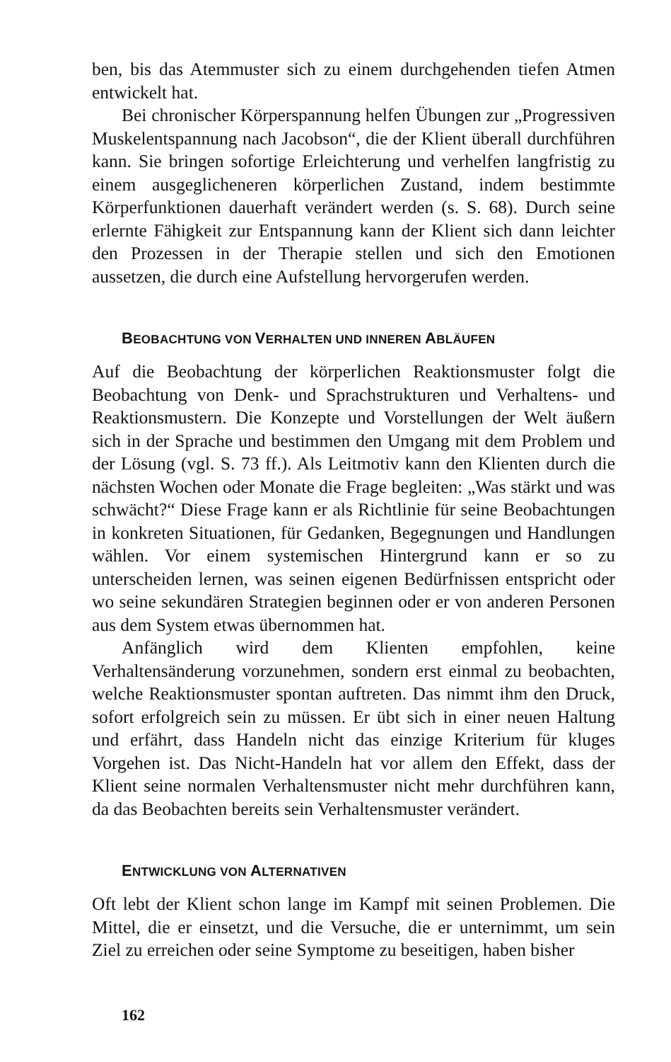ben, bis das Atemmuster sich zu einem durchgehenden tiefen Atmen entwickelt hat.
Bei chronischer Körperspannung helfen Übungen zur „Progressiven Muskelentspannung nach Jacobson“, die der Klient überall durchführen kann. Sie bringen sofortige Erleichterung und verhelfen langfristig zu einem ausgeglicheneren körperlichen Zustand, indem bestimmte Körperfunktionen dauerhaft verändert werden (s. S. 68). Durch seine erlernte Fähigkeit zur Entspannung kann der Klient sich dann leichter den Prozessen in der Therapie stellen und sich den Emotionen aussetzen, die durch eine Aufstellung hervorgerufen werden.
BEOBACHTUNG VON VERHALTEN UND INNEREN ABLÄUFEN
Auf die Beobachtung der körperlichen Reaktionsmuster folgt die Beobachtung von Denk- und Sprachstrukturen und Verhaltens- und Reaktionsmustern. Die Konzepte und Vorstellungen der Welt äußern sich in der Sprache und bestimmen den Umgang mit dem Problem und der Lösung (vgl. S. 73 ff.). Als Leitmotiv kann den Klienten durch die nächsten Wochen oder Monate die Frage begleiten: „Was stärkt und was schwächt?“ Diese Frage kann er als Richtlinie für seine Beobachtungen in konkreten Situationen, für Gedanken, Begegnungen und Handlungen wählen. Vor einem systemischen Hintergrund kann er so zu unterscheiden lernen, was seinen eigenen Bedürfnissen entspricht oder wo seine sekundären Strategien beginnen oder er von anderen Personen aus dem System etwas übernommen hat.
Anfänglich wird dem Klienten empfohlen, keine Verhaltensänderung vorzunehmen, sondern erst einmal zu beobachten, welche Reaktionsmuster spontan auftreten. Das nimmt ihm den Druck, sofort erfolgreich sein zu müssen. Er übt sich in einer neuen Haltung und erfährt, dass Handeln nicht das einzige Kriterium für kluges Vorgehen ist. Das Nicht-Handeln hat vor allem den Effekt, dass der Klient seine normalen Verhaltensmuster nicht mehr durchführen kann, da das Beobachten bereits sein Verhaltensmuster verändert.
ENTWICKLUNG VON ALTERNATIVEN
Oft lebt der Klient schon lange im Kampf mit seinen Problemen. Die Mittel, die er einsetzt, und die Versuche, die er unternimmt, um sein Ziel zu erreichen oder seine Symptome zu beseitigen, haben bisher
162